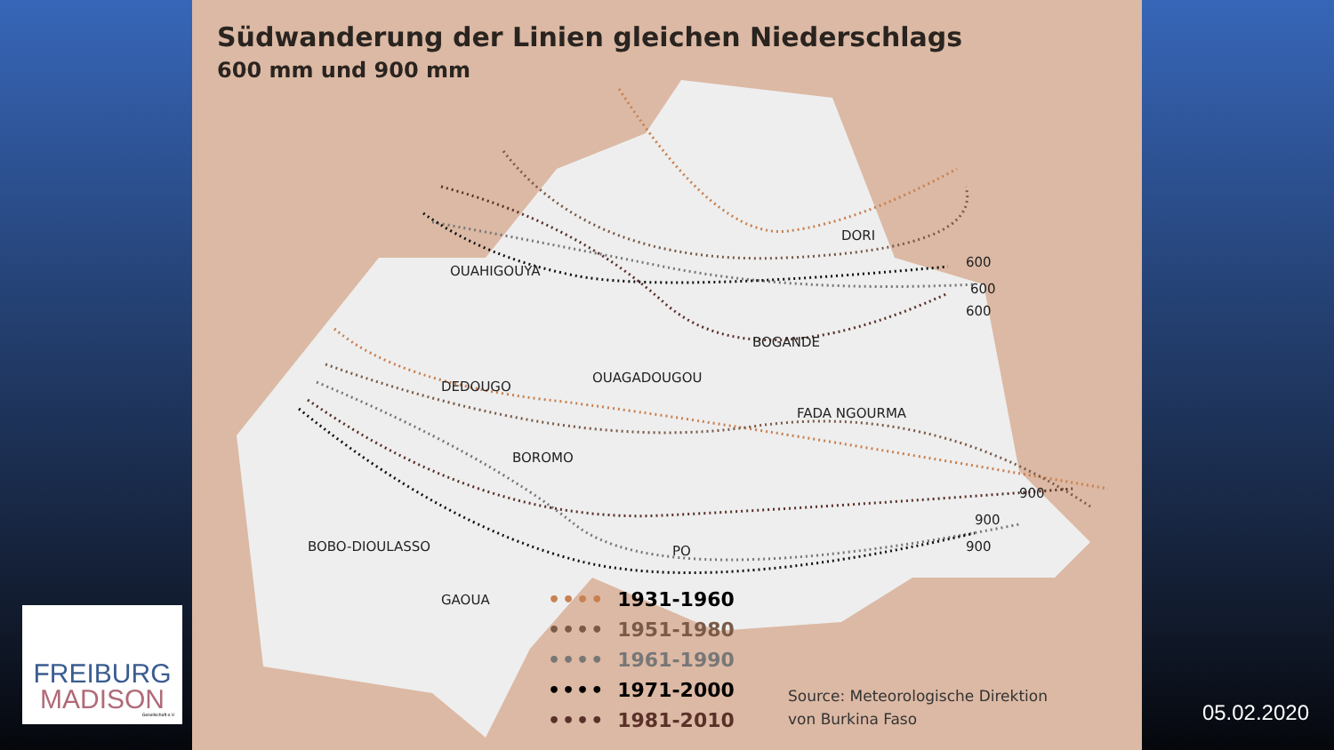Südwanderung der Linien gleichen Niederschlags
600 mm und 900 mm
DORI
OUAHIGOUYA
BOGANDE
DEDOUGO
OUAGADOUGOU
FADA NGOURMA
BOROMO
BOBO-DIOULASSO
PO
GAOUA
600
600
600
900
900
900
•••• 1931-1960
•••• 1951-1980
•••• 1961-1990
•••• 1971-2000
•••• 1981-2010
Source: Meteorologische Direktion
von Burkina Faso
FREIBURG
MADISON
Gesellschaft e.V.
05.02.2020